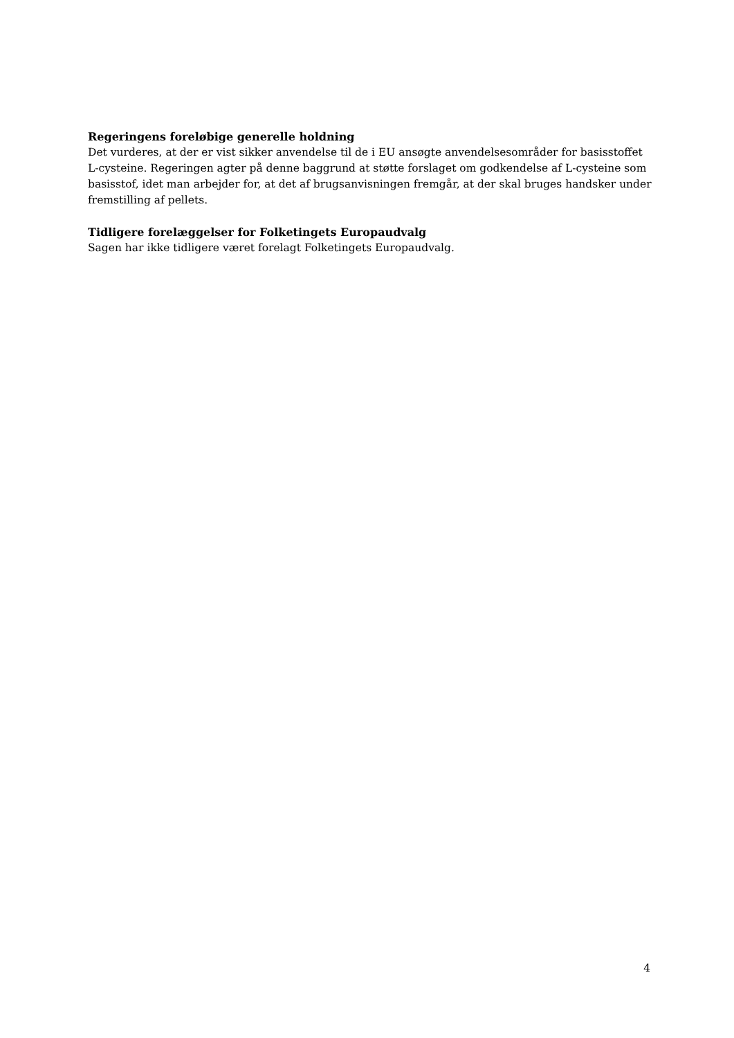Regeringens foreløbige generelle holdning
Det vurderes, at der er vist sikker anvendelse til de i EU ansøgte anvendelsesområder for basisstoffet L-cysteine. Regeringen agter på denne baggrund at støtte forslaget om godkendelse af L-cysteine som basisstof, idet man arbejder for, at det af brugsanvisningen fremgår, at der skal bruges handsker under fremstilling af pellets.
Tidligere forelæggelser for Folketingets Europaudvalg
Sagen har ikke tidligere været forelagt Folketingets Europaudvalg.
4